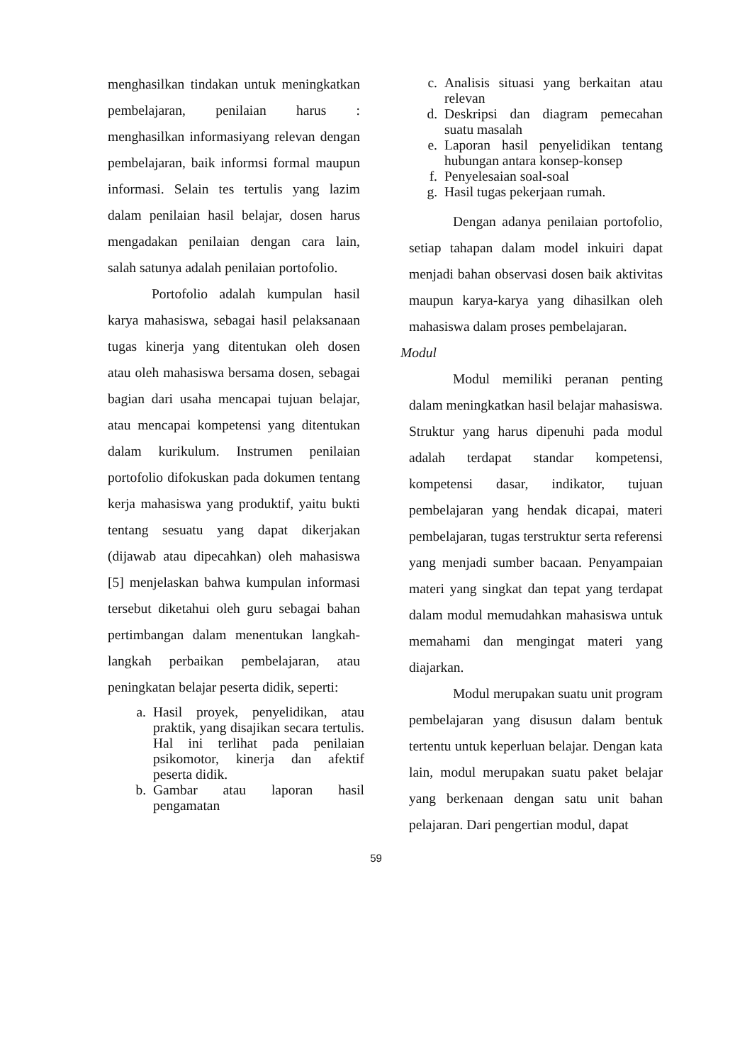menghasilkan tindakan untuk meningkatkan pembelajaran, penilaian harus : menghasilkan informasiyang relevan dengan pembelajaran, baik informsi formal maupun informasi. Selain tes tertulis yang lazim dalam penilaian hasil belajar, dosen harus mengadakan penilaian dengan cara lain, salah satunya adalah penilaian portofolio.
Portofolio adalah kumpulan hasil karya mahasiswa, sebagai hasil pelaksanaan tugas kinerja yang ditentukan oleh dosen atau oleh mahasiswa bersama dosen, sebagai bagian dari usaha mencapai tujuan belajar, atau mencapai kompetensi yang ditentukan dalam kurikulum. Instrumen penilaian portofolio difokuskan pada dokumen tentang kerja mahasiswa yang produktif, yaitu bukti tentang sesuatu yang dapat dikerjakan (dijawab atau dipecahkan) oleh mahasiswa [5] menjelaskan bahwa kumpulan informasi tersebut diketahui oleh guru sebagai bahan pertimbangan dalam menentukan langkah-langkah perbaikan pembelajaran, atau peningkatan belajar peserta didik, seperti:
a. Hasil proyek, penyelidikan, atau praktik, yang disajikan secara tertulis. Hal ini terlihat pada penilaian psikomotor, kinerja dan afektif peserta didik.
b. Gambar atau laporan hasil pengamatan
c. Analisis situasi yang berkaitan atau relevan
d. Deskripsi dan diagram pemecahan suatu masalah
e. Laporan hasil penyelidikan tentang hubungan antara konsep-konsep
f. Penyelesaian soal-soal
g. Hasil tugas pekerjaan rumah.
Dengan adanya penilaian portofolio, setiap tahapan dalam model inkuiri dapat menjadi bahan observasi dosen baik aktivitas maupun karya-karya yang dihasilkan oleh mahasiswa dalam proses pembelajaran.
Modul
Modul memiliki peranan penting dalam meningkatkan hasil belajar mahasiswa. Struktur yang harus dipenuhi pada modul adalah terdapat standar kompetensi, kompetensi dasar, indikator, tujuan pembelajaran yang hendak dicapai, materi pembelajaran, tugas terstruktur serta referensi yang menjadi sumber bacaan. Penyampaian materi yang singkat dan tepat yang terdapat dalam modul memudahkan mahasiswa untuk memahami dan mengingat materi yang diajarkan.
Modul merupakan suatu unit program pembelajaran yang disusun dalam bentuk tertentu untuk keperluan belajar. Dengan kata lain, modul merupakan suatu paket belajar yang berkenaan dengan satu unit bahan pelajaran. Dari pengertian modul, dapat
59